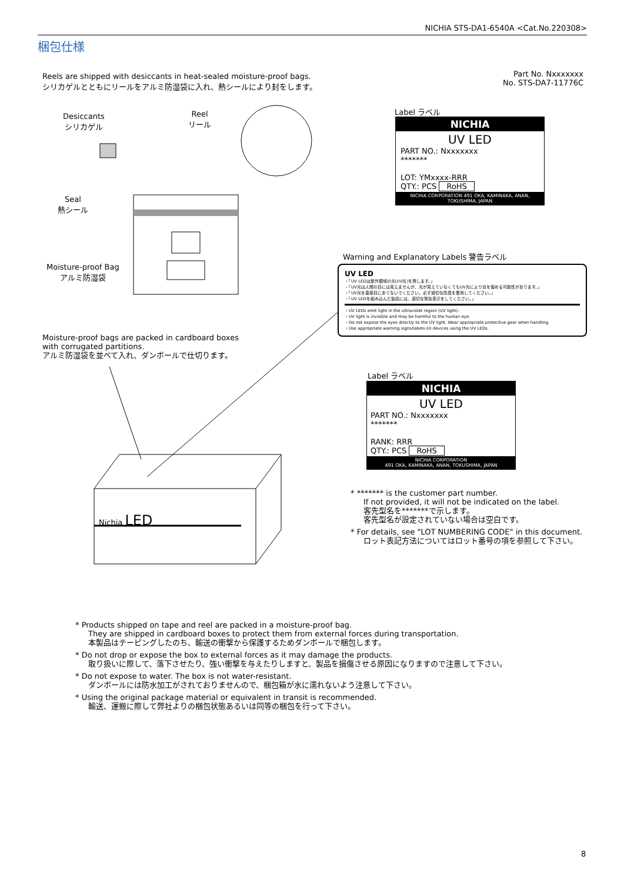NICHIA STS-DA1-6540A <Cat.No.220308>
梱包仕様
Reels are shipped with desiccants in heat-sealed moisture-proof bags.
シリカゲルとともにリールをアルミ防湿袋に入れ、熱シールにより封をします。
Part No. Nxxxxxxx
No. STS-DA7-11776C
Desiccants
シリカゲル
Reel
リール
Seal
熱シール
Moisture-proof Bag
アルミ防湿袋
Moisture-proof bags are packed in cardboard boxes
with corrugated partitions.
アルミ防湿袋を並べて入れ、ダンボールで仕切ります。
Nichia LED
Label ラベル
NICHIA
UV LED
PART NO.: Nxxxxxxx
*******
LOT: YMxxxx-RRR
QTY.: PCS RoHS
NICHIA CORPORATION 491 OKA, KAMINAKA, ANAN, TOKUSHIMA, JAPAN
Warning and Explanatory Labels 警告ラベル
UV LED
・「UV LEDは紫外領域の光(UV光)を発します。」
・「UV光は人間の目には見えませんが、光が見えていなくてもUV光により目を傷める可能性があります。」
・「UV光を直接目にあてないでください。必ず適切な防具を着用してください。」
・「UV LEDを組み込んだ製品には、適切な警告表示をしてください。」
・UV LEDs emit light in the ultraviolet region (UV light).
・UV light is invisible and may be harmful to the human eye.
・Do not expose the eyes directly to the UV light. Wear appropriate protective gear when handling.
・Use appropriate warning signs/labels on devices using the UV LEDs.
Label ラベル
NICHIA
UV LED
PART NO.: Nxxxxxxx
*******
RANK: RRR
QTY.: PCS RoHS
NICHIA CORPORATION
491 OKA, KAMINAKA, ANAN, TOKUSHIMA, JAPAN
* ******* is the customer part number.
If not provided, it will not be indicated on the label.
客先型名を*******で示します。
客先型名が設定されていない場合は空白です。
* For details, see "LOT NUMBERING CODE" in this document.
ロット表記方法についてはロット番号の項を参照して下さい。
* Products shipped on tape and reel are packed in a moisture-proof bag.
They are shipped in cardboard boxes to protect them from external forces during transportation.
本製品はテーピングしたのち、輸送の衝撃から保護するためダンボールで梱包します。
* Do not drop or expose the box to external forces as it may damage the products.
取り扱いに際して、落下させたり、強い衝撃を与えたりしますと、製品を損傷させる原因になりますので注意して下さい。
* Do not expose to water. The box is not water-resistant.
ダンボールには防水加工がされておりませんので、梱包箱が水に濡れないよう注意して下さい。
* Using the original package material or equivalent in transit is recommended.
輸送、運搬に際して弊社よりの梱包状態あるいは同等の梱包を行って下さい。
8